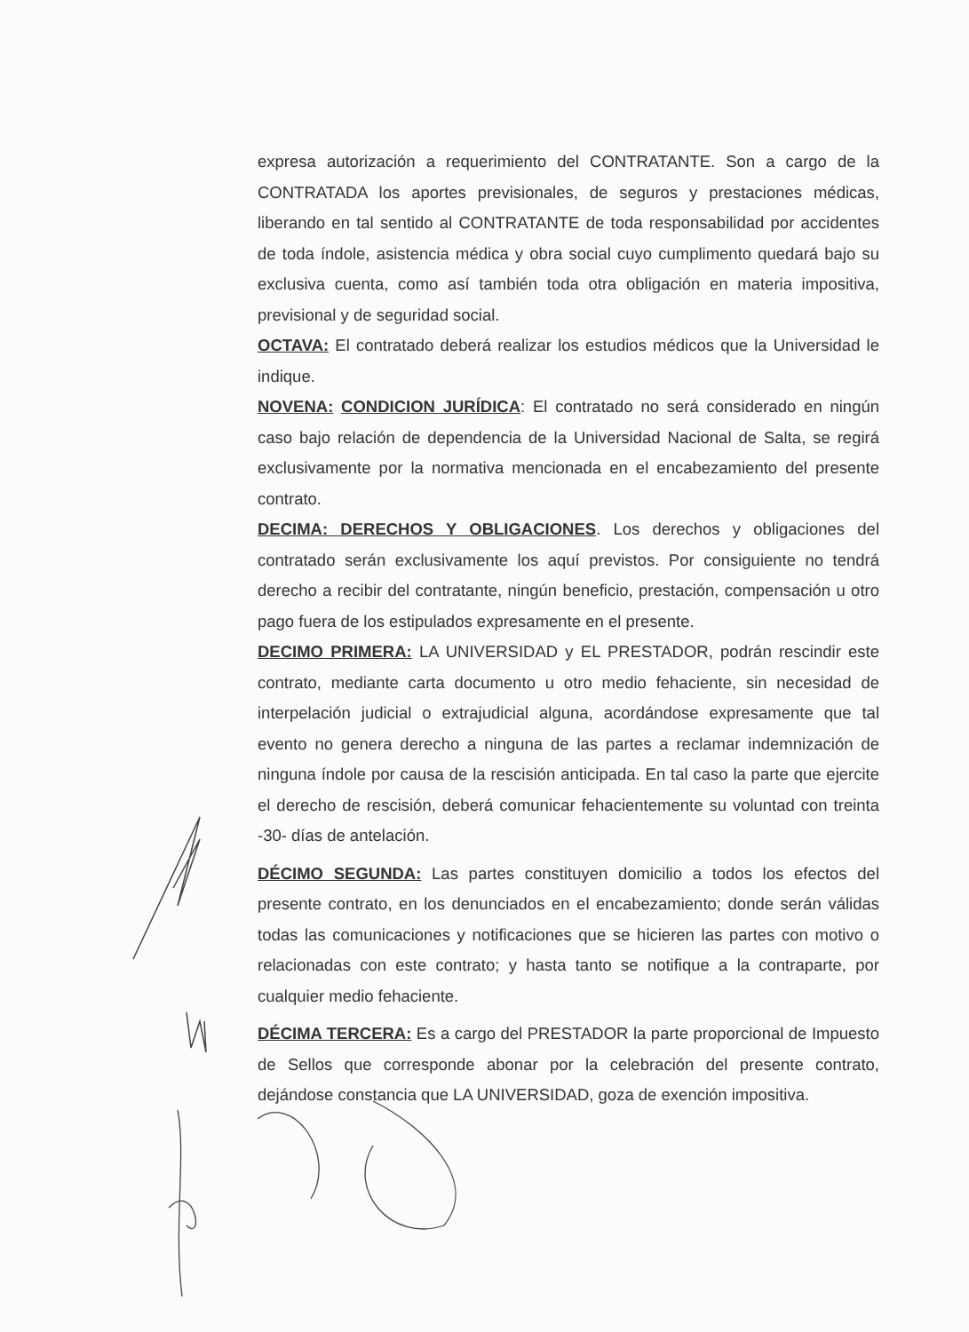expresa autorización a requerimiento del CONTRATANTE. Son a cargo de la CONTRATADA los aportes previsionales, de seguros y prestaciones médicas, liberando en tal sentido al CONTRATANTE de toda responsabilidad por accidentes de toda índole, asistencia médica y obra social cuyo cumplimento quedará bajo su exclusiva cuenta, como así también toda otra obligación en materia impositiva, previsional y de seguridad social.
OCTAVA: El contratado deberá realizar los estudios médicos que la Universidad le indique.
NOVENA: CONDICION JURÍDICA: El contratado no será considerado en ningún caso bajo relación de dependencia de la Universidad Nacional de Salta, se regirá exclusivamente por la normativa mencionada en el encabezamiento del presente contrato.
DECIMA: DERECHOS Y OBLIGACIONES. Los derechos y obligaciones del contratado serán exclusivamente los aquí previstos. Por consiguiente no tendrá derecho a recibir del contratante, ningún beneficio, prestación, compensación u otro pago fuera de los estipulados expresamente en el presente.
DECIMO PRIMERA: LA UNIVERSIDAD y EL PRESTADOR, podrán rescindir este contrato, mediante carta documento u otro medio fehaciente, sin necesidad de interpelación judicial o extrajudicial alguna, acordándose expresamente que tal evento no genera derecho a ninguna de las partes a reclamar indemnización de ninguna índole por causa de la rescisión anticipada. En tal caso la parte que ejercite el derecho de rescisión, deberá comunicar fehacientemente su voluntad con treinta -30- días de antelación.
DÉCIMO SEGUNDA: Las partes constituyen domicilio a todos los efectos del presente contrato, en los denunciados en el encabezamiento; donde serán válidas todas las comunicaciones y notificaciones que se hicieren las partes con motivo o relacionadas con este contrato; y hasta tanto se notifique a la contraparte, por cualquier medio fehaciente.
DÉCIMA TERCERA: Es a cargo del PRESTADOR la parte proporcional de Impuesto de Sellos que corresponde abonar por la celebración del presente contrato, dejándose constancia que LA UNIVERSIDAD, goza de exención impositiva.